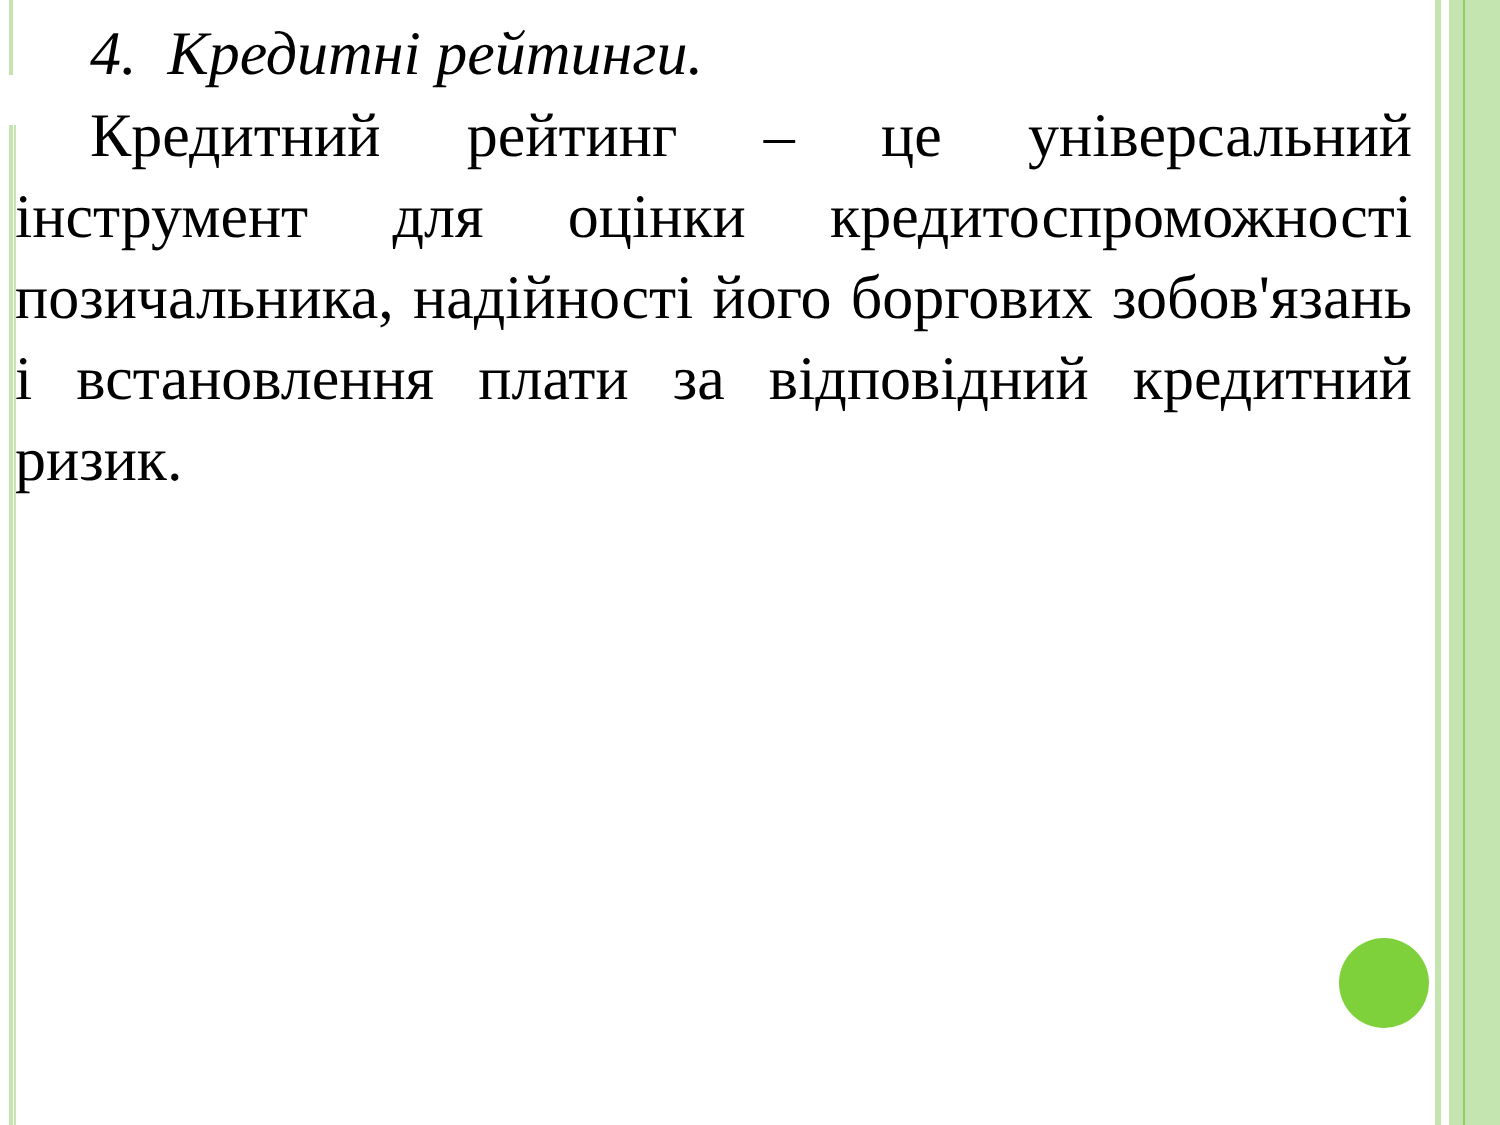4. Кредитні рейтинги.
Кредитний рейтинг – це універсальний інструмент для оцінки кредитоспроможності позичальника, надійності його боргових зобов'язань і встановлення плати за відповідний кредитний ризик.